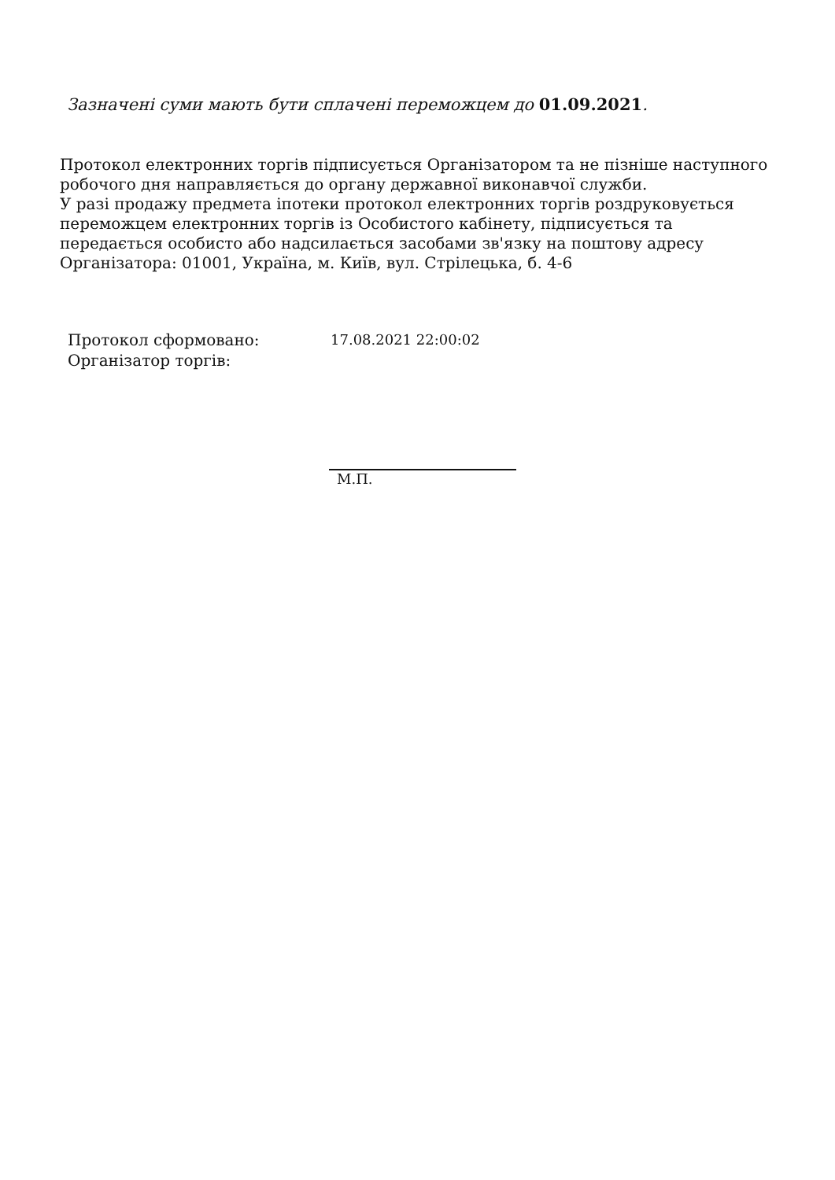Зазначені суми мають бути сплачені переможцем до 01.09.2021.
Протокол електронних торгів підписується Організатором та не пізніше наступного робочого дня направляється до органу державної виконавчої служби.
У разі продажу предмета іпотеки протокол електронних торгів роздруковується переможцем електронних торгів із Особистого кабінету, підписується та передається особисто або надсилається засобами зв'язку на поштову адресу Організатора: 01001, Україна, м. Київ, вул. Стрілецька, б. 4-6
Протокол сформовано: 17.08.2021 22:00:02
Організатор торгів:
М.П.